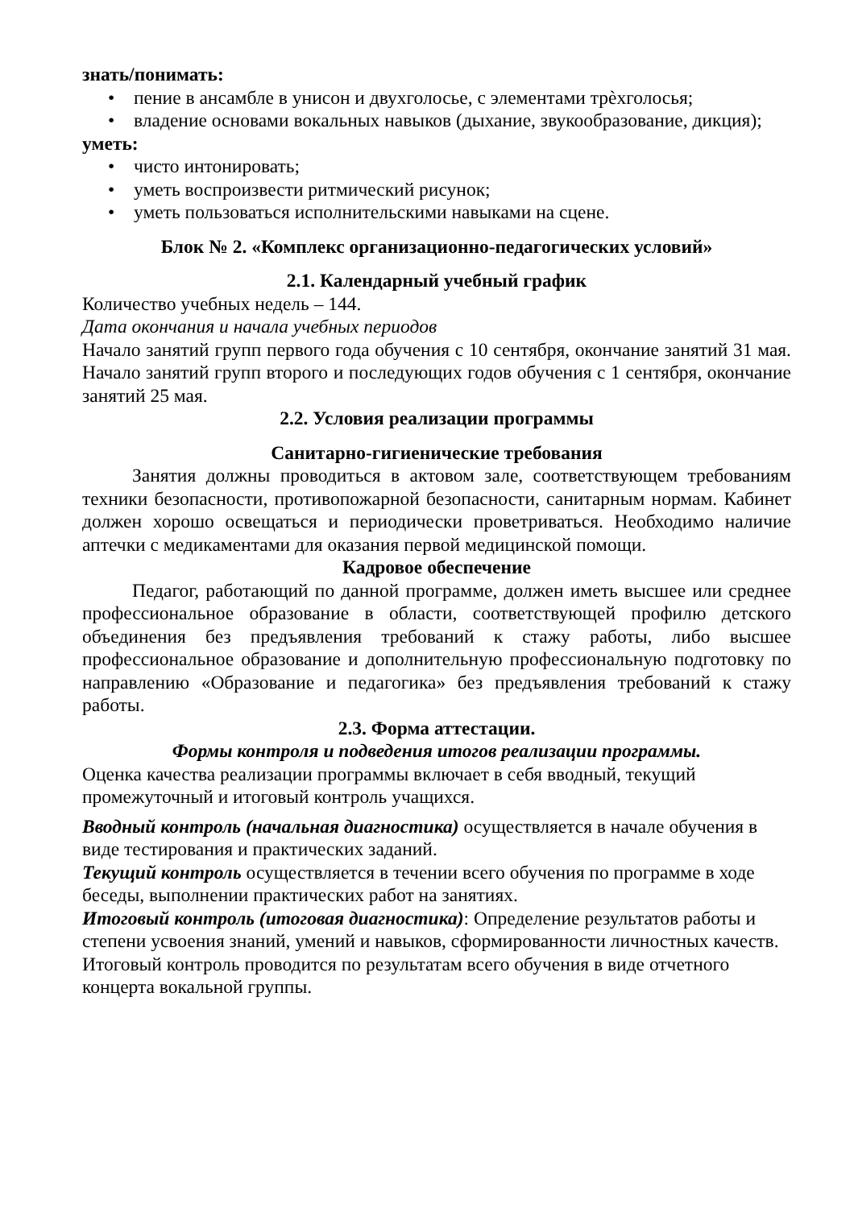знать/понимать:
• пение в ансамбле в унисон и двухголосье, с элементами трѐхголосья;
• владение основами вокальных навыков (дыхание, звукообразование, дикция);
уметь:
• чисто интонировать;
• уметь воспроизвести ритмический рисунок;
• уметь пользоваться исполнительскими навыками на сцене.
Блок № 2. «Комплекс организационно-педагогических условий»
2.1. Календарный учебный график
Количество учебных недель – 144.
Дата окончания и начала учебных периодов
Начало занятий групп первого года обучения с 10 сентября, окончание занятий 31 мая. Начало занятий групп второго и последующих годов обучения с 1 сентября, окончание занятий 25 мая.
2.2. Условия реализации программы
Санитарно-гигиенические требования
Занятия должны проводиться в актовом зале, соответствующем требованиям техники безопасности, противопожарной безопасности, санитарным нормам. Кабинет должен хорошо освещаться и периодически проветриваться. Необходимо наличие аптечки с медикаментами для оказания первой медицинской помощи.
Кадровое обеспечение
Педагог, работающий по данной программе, должен иметь высшее или среднее профессиональное образование в области, соответствующей профилю детского объединения без предъявления требований к стажу работы, либо высшее профессиональное образование и дополнительную профессиональную подготовку по направлению «Образование и педагогика» без предъявления требований к стажу работы.
2.3. Форма аттестации.
Формы контроля и подведения итогов реализации программы.
Оценка качества реализации программы включает в себя вводный, текущий промежуточный и итоговый контроль учащихся.
Вводный контроль (начальная диагностика) осуществляется в начале обучения в виде тестирования и практических заданий.
Текущий контроль осуществляется в течении всего обучения по программе в ходе беседы, выполнении практических работ на занятиях.
Итоговый контроль (итоговая диагностика): Определение результатов работы и степени усвоения знаний, умений и навыков, сформированности личностных качеств.
Итоговый контроль проводится по результатам всего обучения в виде отчетного концерта вокальной группы.